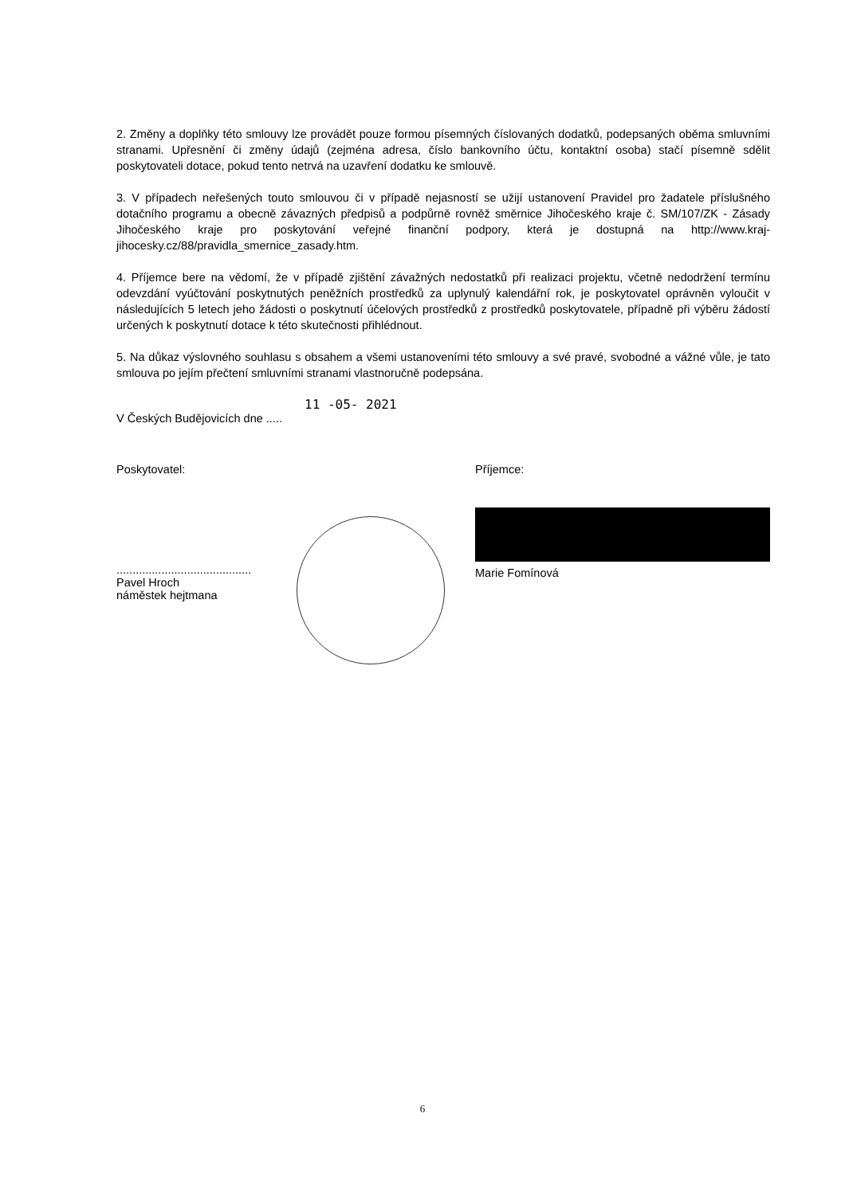2. Změny a doplňky této smlouvy lze provádět pouze formou písemných číslovaných dodatků, podepsaných oběma smluvními stranami. Upřesnění či změny údajů (zejména adresa, číslo bankovního účtu, kontaktní osoba) stačí písemně sdělit poskytovateli dotace, pokud tento netrvá na uzavření dodatku ke smlouvě.
3. V případech neřešených touto smlouvou či v případě nejasností se užijí ustanovení Pravidel pro žadatele příslušného dotačního programu a obecně závazných předpisů a podpůrně rovněž směrnice Jihočeského kraje č. SM/107/ZK - Zásady Jihočeského kraje pro poskytování veřejné finanční podpory, která je dostupná na http://www.kraj-jihocesky.cz/88/pravidla_smernice_zasady.htm.
4. Příjemce bere na vědomí, že v případě zjištění závažných nedostatků při realizaci projektu, včetně nedodržení termínu odevzdání vyúčtování poskytnutých peněžních prostředků za uplynulý kalendářní rok, je poskytovatel oprávněn vyloučit v následujících 5 letech jeho žádosti o poskytnutí účelových prostředků z prostředků poskytovatele, případně při výběru žádostí určených k poskytnutí dotace k této skutečnosti přihlédnout.
5. Na důkaz výslovného souhlasu s obsahem a všemi ustanoveními této smlouvy a své pravé, svobodné a vážné vůle, je tato smlouva po jejím přečtení smluvními stranami vlastnoručně podepsána.
11 -05- 2021
V Českých Budějovicích dne .....
Poskytovatel:
..........................................
Pavel Hroch
náměstek hejtmana
Příjemce:
Marie Fomínová
6